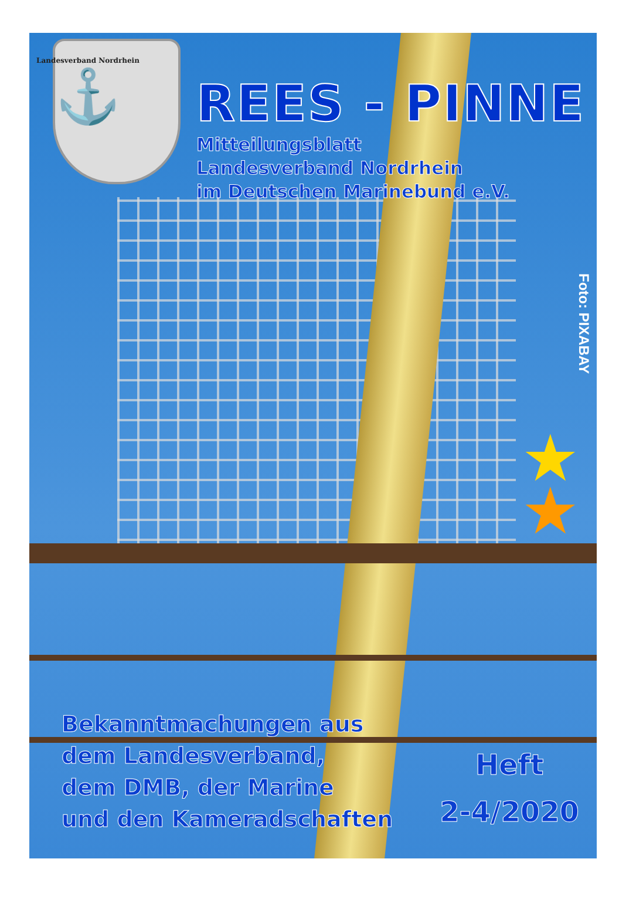Landesverband Nordrhein
⚓
REES - PINNE
Mitteilungsblatt
Landesverband Nordrhein
im Deutschen Marinebund e.V.
Foto: PIXABAY
★
★
Bekanntmachungen aus
dem Landesverband,
dem DMB, der Marine
und den Kameradschaften
Heft
2-4/2020